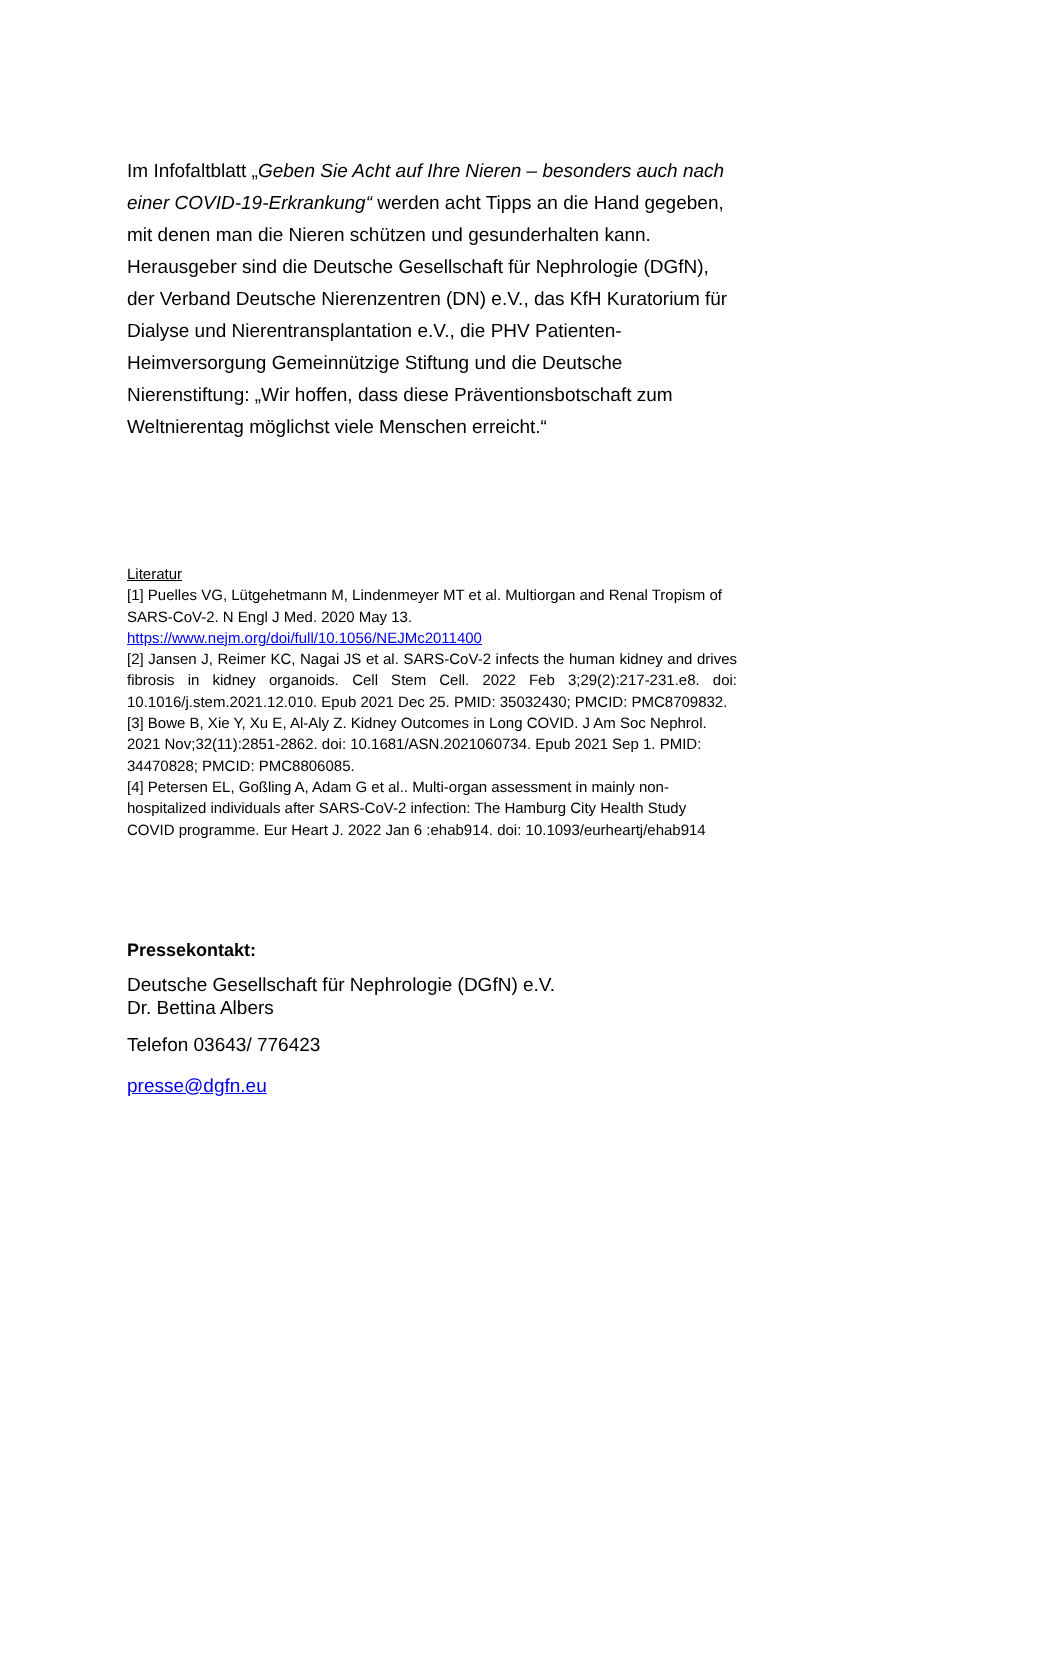Im Infofaltblatt „Geben Sie Acht auf Ihre Nieren – besonders auch nach einer COVID-19-Erkrankung“ werden acht Tipps an die Hand gegeben, mit denen man die Nieren schützen und gesunderhalten kann. Herausgeber sind die Deutsche Gesellschaft für Nephrologie (DGfN), der Verband Deutsche Nierenzentren (DN) e.V., das KfH Kuratorium für Dialyse und Nierentransplantation e.V., die PHV Patienten-Heimversorgung Gemeinnützige Stiftung und die Deutsche Nierenstiftung: „Wir hoffen, dass diese Präventionsbotschaft zum Weltnierentag möglichst viele Menschen erreicht.“
Literatur
[1] Puelles VG, Lütgehetmann M, Lindenmeyer MT et al. Multiorgan and Renal Tropism of SARS-CoV-2. N Engl J Med. 2020 May 13. https://www.nejm.org/doi/full/10.1056/NEJMc2011400
[2] Jansen J, Reimer KC, Nagai JS et al. SARS-CoV-2 infects the human kidney and drives fibrosis in kidney organoids. Cell Stem Cell. 2022 Feb 3;29(2):217-231.e8. doi: 10.1016/j.stem.2021.12.010. Epub 2021 Dec 25. PMID: 35032430; PMCID: PMC8709832.
[3] Bowe B, Xie Y, Xu E, Al-Aly Z. Kidney Outcomes in Long COVID. J Am Soc Nephrol. 2021 Nov;32(11):2851-2862. doi: 10.1681/ASN.2021060734. Epub 2021 Sep 1. PMID: 34470828; PMCID: PMC8806085.
[4] Petersen EL, Goßling A, Adam G et al.. Multi-organ assessment in mainly non-hospitalized individuals after SARS-CoV-2 infection: The Hamburg City Health Study COVID programme. Eur Heart J. 2022 Jan 6 :ehab914. doi: 10.1093/eurheartj/ehab914
Pressekontakt:
Deutsche Gesellschaft für Nephrologie (DGfN) e.V.
Dr. Bettina Albers
Telefon 03643/ 776423
presse@dgfn.eu